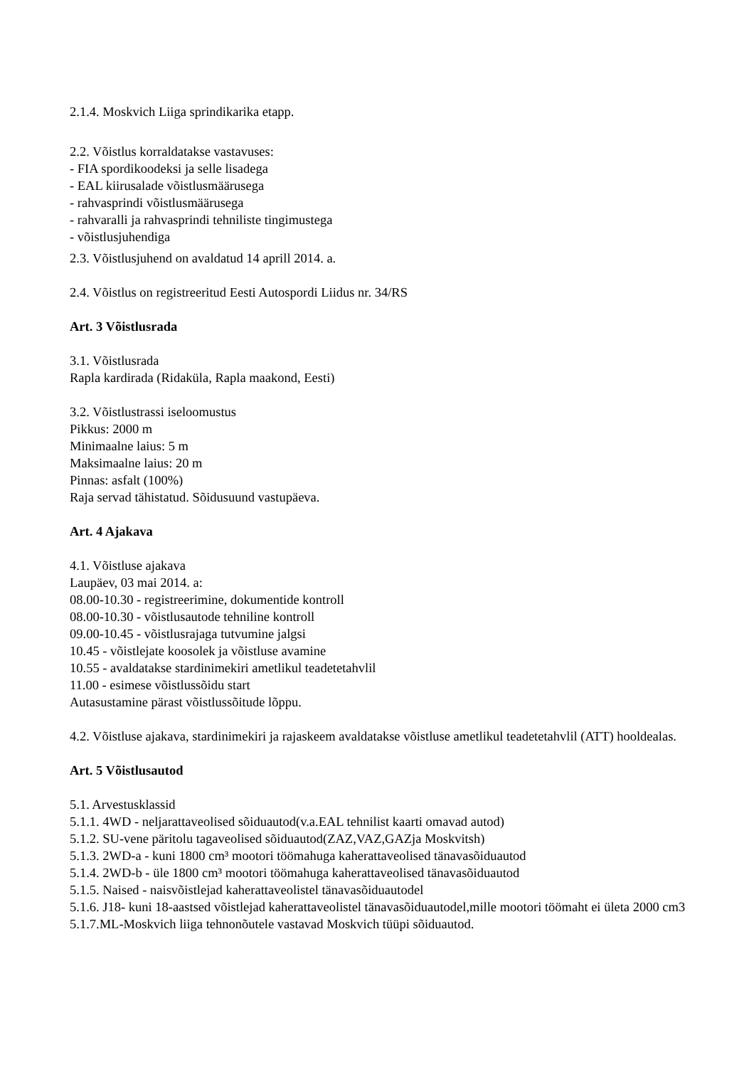2.1.4. Moskvich Liiga sprindikarika etapp.
2.2. Võistlus korraldatakse vastavuses:
- FIA spordikoodeksi ja selle lisadega
- EAL kiirusalade võistlusmäärusega
- rahvasprindi võistlusmäärusega
- rahvaralli ja rahvasprindi tehniliste tingimustega
- võistlusjuhendiga
2.3. Võistlusjuhend on avaldatud 14 aprill 2014. a.
2.4. Võistlus on registreeritud Eesti Autospordi Liidus nr. 34/RS
Art. 3 Võistlusrada
3.1. Võistlusrada
Rapla kardirada (Ridaküla, Rapla maakond, Eesti)
3.2. Võistlustrassi iseloomustus
Pikkus: 2000 m
Minimaalne laius: 5 m
Maksimaalne laius: 20 m
Pinnas: asfalt (100%)
Raja servad tähistatud. Sõidusuund vastupäeva.
Art. 4 Ajakava
4.1. Võistluse ajakava
Laupäev, 03 mai 2014. a:
08.00-10.30 - registreerimine, dokumentide kontroll
08.00-10.30 - võistlusautode tehniline kontroll
09.00-10.45 - võistlusrajaga tutvumine jalgsi
10.45 - võistlejate koosolek ja võistluse avamine
10.55 - avaldatakse stardinimekiri ametlikul teadetetahvlil
11.00 - esimese võistlussõidu start
Autasustamine pärast võistlussõitude lõppu.
4.2. Võistluse ajakava, stardinimekiri ja rajaskeem avaldatakse võistluse ametlikul teadetetahvlil (ATT) hooldealas.
Art. 5 Võistlusautod
5.1. Arvestusklassid
5.1.1. 4WD - neljarattaveolised sõiduautod(v.a.EAL tehnilist kaarti omavad autod)
5.1.2. SU-vene päritolu tagaveolised sõiduautod(ZAZ,VAZ,GAZja Moskvitsh)
5.1.3. 2WD-a - kuni 1800 cm³ mootori töömahuga kaherattaveolised tänavasõiduautod
5.1.4. 2WD-b - üle 1800 cm³ mootori töömahuga kaherattaveolised tänavasõiduautod
5.1.5. Naised - naisvõistlejad kaherattaveolistel tänavasõiduautodel
5.1.6. J18- kuni 18-aastsed võistlejad kaherattaveolistel tänavasõiduautodel,mille mootori töömaht ei ületa 2000 cm3
5.1.7.ML-Moskvich liiga tehnonõutele vastavad Moskvich tüüpi sõiduautod.